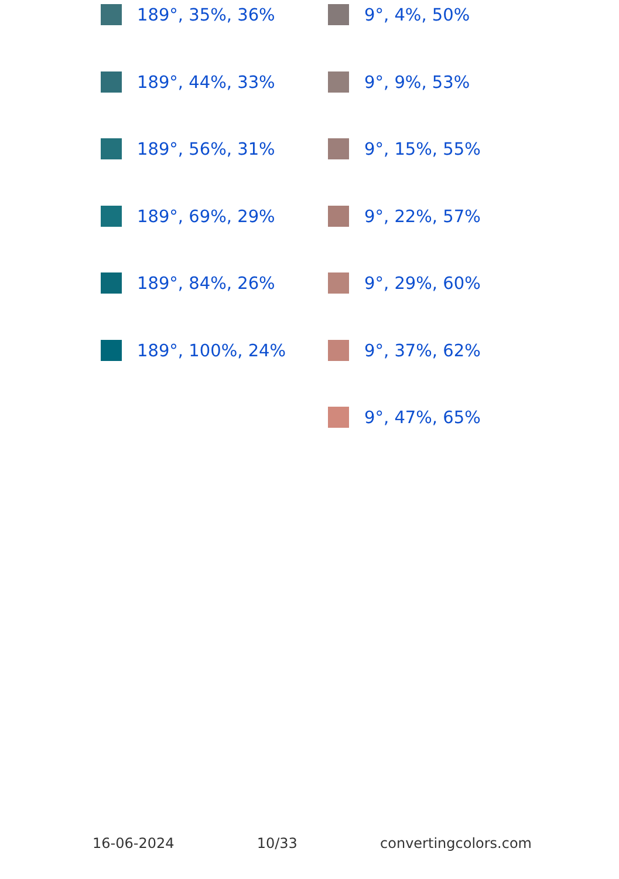189°, 35%, 36%
189°, 44%, 33%
189°, 56%, 31%
189°, 69%, 29%
189°, 84%, 26%
189°, 100%, 24%
9°, 4%, 50%
9°, 9%, 53%
9°, 15%, 55%
9°, 22%, 57%
9°, 29%, 60%
9°, 37%, 62%
9°, 47%, 65%
16-06-2024 10/33 convertingcolors.com